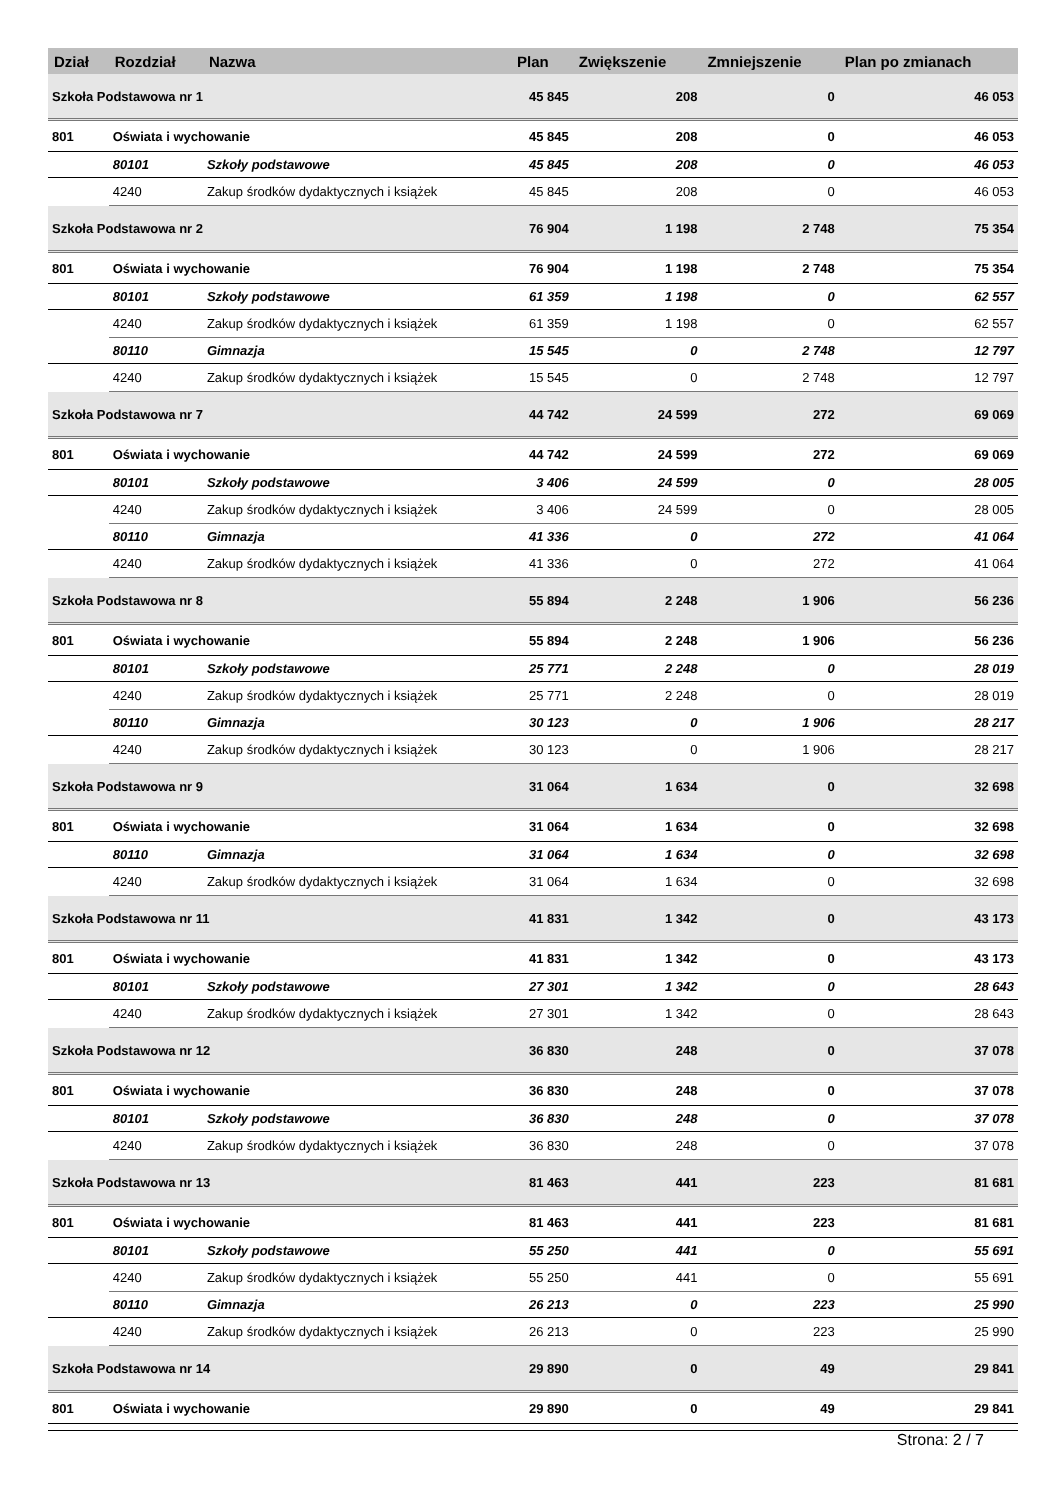| Dział | Rozdział | Nazwa | Plan | Zwiększenie | Zmniejszenie | Plan po zmianach |
| --- | --- | --- | --- | --- | --- | --- |
| Szkoła Podstawowa nr 1 | | | 45 845 | 208 | 0 | 46 053 |
| 801 | Oświata i wychowanie | | 45 845 | 208 | 0 | 46 053 |
| | 80101 | Szkoły podstawowe | 45 845 | 208 | 0 | 46 053 |
| | 4240 | Zakup środków dydaktycznych i książek | 45 845 | 208 | 0 | 46 053 |
| Szkoła Podstawowa nr 2 | | | 76 904 | 1 198 | 2 748 | 75 354 |
| 801 | Oświata i wychowanie | | 76 904 | 1 198 | 2 748 | 75 354 |
| | 80101 | Szkoły podstawowe | 61 359 | 1 198 | 0 | 62 557 |
| | 4240 | Zakup środków dydaktycznych i książek | 61 359 | 1 198 | 0 | 62 557 |
| | 80110 | Gimnazja | 15 545 | 0 | 2 748 | 12 797 |
| | 4240 | Zakup środków dydaktycznych i książek | 15 545 | 0 | 2 748 | 12 797 |
| Szkoła Podstawowa nr 7 | | | 44 742 | 24 599 | 272 | 69 069 |
| 801 | Oświata i wychowanie | | 44 742 | 24 599 | 272 | 69 069 |
| | 80101 | Szkoły podstawowe | 3 406 | 24 599 | 0 | 28 005 |
| | 4240 | Zakup środków dydaktycznych i książek | 3 406 | 24 599 | 0 | 28 005 |
| | 80110 | Gimnazja | 41 336 | 0 | 272 | 41 064 |
| | 4240 | Zakup środków dydaktycznych i książek | 41 336 | 0 | 272 | 41 064 |
| Szkoła Podstawowa nr 8 | | | 55 894 | 2 248 | 1 906 | 56 236 |
| 801 | Oświata i wychowanie | | 55 894 | 2 248 | 1 906 | 56 236 |
| | 80101 | Szkoły podstawowe | 25 771 | 2 248 | 0 | 28 019 |
| | 4240 | Zakup środków dydaktycznych i książek | 25 771 | 2 248 | 0 | 28 019 |
| | 80110 | Gimnazja | 30 123 | 0 | 1 906 | 28 217 |
| | 4240 | Zakup środków dydaktycznych i książek | 30 123 | 0 | 1 906 | 28 217 |
| Szkoła Podstawowa nr 9 | | | 31 064 | 1 634 | 0 | 32 698 |
| 801 | Oświata i wychowanie | | 31 064 | 1 634 | 0 | 32 698 |
| | 80110 | Gimnazja | 31 064 | 1 634 | 0 | 32 698 |
| | 4240 | Zakup środków dydaktycznych i książek | 31 064 | 1 634 | 0 | 32 698 |
| Szkoła Podstawowa nr 11 | | | 41 831 | 1 342 | 0 | 43 173 |
| 801 | Oświata i wychowanie | | 41 831 | 1 342 | 0 | 43 173 |
| | 80101 | Szkoły podstawowe | 27 301 | 1 342 | 0 | 28 643 |
| | 4240 | Zakup środków dydaktycznych i książek | 27 301 | 1 342 | 0 | 28 643 |
| Szkoła Podstawowa nr 12 | | | 36 830 | 248 | 0 | 37 078 |
| 801 | Oświata i wychowanie | | 36 830 | 248 | 0 | 37 078 |
| | 80101 | Szkoły podstawowe | 36 830 | 248 | 0 | 37 078 |
| | 4240 | Zakup środków dydaktycznych i książek | 36 830 | 248 | 0 | 37 078 |
| Szkoła Podstawowa nr 13 | | | 81 463 | 441 | 223 | 81 681 |
| 801 | Oświata i wychowanie | | 81 463 | 441 | 223 | 81 681 |
| | 80101 | Szkoły podstawowe | 55 250 | 441 | 0 | 55 691 |
| | 4240 | Zakup środków dydaktycznych i książek | 55 250 | 441 | 0 | 55 691 |
| | 80110 | Gimnazja | 26 213 | 0 | 223 | 25 990 |
| | 4240 | Zakup środków dydaktycznych i książek | 26 213 | 0 | 223 | 25 990 |
| Szkoła Podstawowa nr 14 | | | 29 890 | 0 | 49 | 29 841 |
| 801 | Oświata i wychowanie | | 29 890 | 0 | 49 | 29 841 |
Strona: 2 / 7